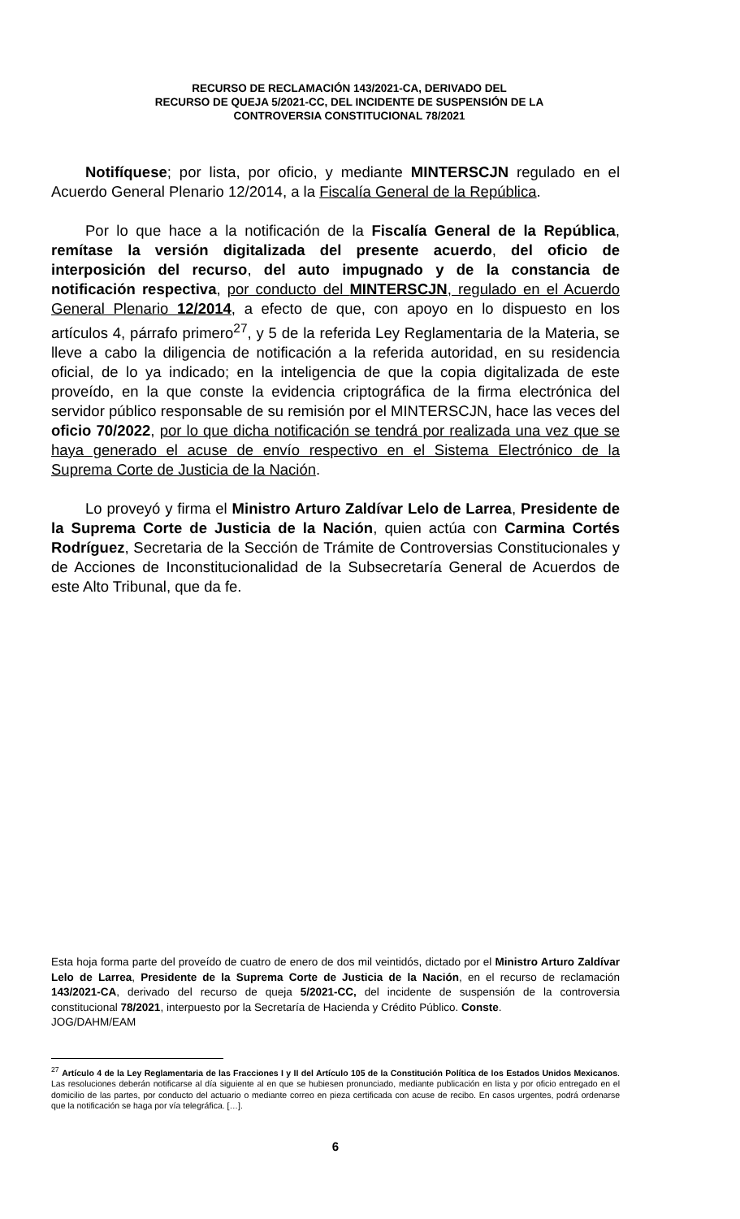RECURSO DE RECLAMACIÓN 143/2021-CA, DERIVADO DEL
RECURSO DE QUEJA 5/2021-CC, DEL INCIDENTE DE SUSPENSIÓN DE LA
CONTROVERSIA CONSTITUCIONAL 78/2021
Notifíquese; por lista, por oficio, y mediante MINTERSCJN regulado en el Acuerdo General Plenario 12/2014, a la Fiscalía General de la República.
Por lo que hace a la notificación de la Fiscalía General de la República, remítase la versión digitalizada del presente acuerdo, del oficio de interposición del recurso, del auto impugnado y de la constancia de notificación respectiva, por conducto del MINTERSCJN, regulado en el Acuerdo General Plenario 12/2014, a efecto de que, con apoyo en lo dispuesto en los artículos 4, párrafo primero<sup>27</sup>, y 5 de la referida Ley Reglamentaria de la Materia, se lleve a cabo la diligencia de notificación a la referida autoridad, en su residencia oficial, de lo ya indicado; en la inteligencia de que la copia digitalizada de este proveído, en la que conste la evidencia criptográfica de la firma electrónica del servidor público responsable de su remisión por el MINTERSCJN, hace las veces del oficio 70/2022, por lo que dicha notificación se tendrá por realizada una vez que se haya generado el acuse de envío respectivo en el Sistema Electrónico de la Suprema Corte de Justicia de la Nación.
Lo proveyó y firma el Ministro Arturo Zaldívar Lelo de Larrea, Presidente de la Suprema Corte de Justicia de la Nación, quien actúa con Carmina Cortés Rodríguez, Secretaria de la Sección de Trámite de Controversias Constitucionales y de Acciones de Inconstitucionalidad de la Subsecretaría General de Acuerdos de este Alto Tribunal, que da fe.
Esta hoja forma parte del proveído de cuatro de enero de dos mil veintidós, dictado por el Ministro Arturo Zaldívar Lelo de Larrea, Presidente de la Suprema Corte de Justicia de la Nación, en el recurso de reclamación 143/2021-CA, derivado del recurso de queja 5/2021-CC, del incidente de suspensión de la controversia constitucional 78/2021, interpuesto por la Secretaría de Hacienda y Crédito Público. Conste.
JOG/DAHM/EAM
<sup>27</sup> Artículo 4 de la Ley Reglamentaria de las Fracciones I y II del Artículo 105 de la Constitución Política de los Estados Unidos Mexicanos. Las resoluciones deberán notificarse al día siguiente al en que se hubiesen pronunciado, mediante publicación en lista y por oficio entregado en el domicilio de las partes, por conducto del actuario o mediante correo en pieza certificada con acuse de recibo. En casos urgentes, podrá ordenarse que la notificación se haga por vía telegráfica. […].
6